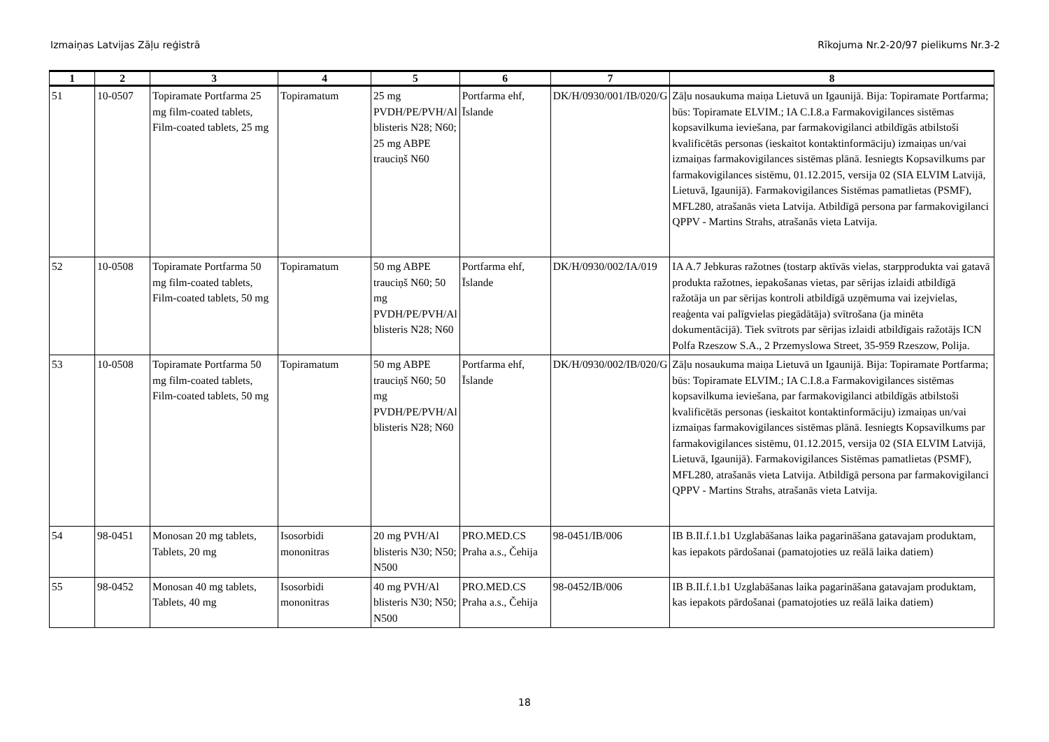Izmaiņas Latvijas Zāļu reģistrā Rīkojuma Nr.2-20/97 pielikums Nr.3-2
| 1 | 2 | 3 | 4 | 5 | 6 | 7 | 8 |
| --- | --- | --- | --- | --- | --- | --- | --- |
| 51 | 10-0507 | Topiramate Portfarma 25 mg film-coated tablets, Film-coated tablets, 25 mg | Topiramatum | 25 mg PVDH/PE/PVH/Al blisteris N28; N60; 25 mg ABPE trauciņš N60 | Portfarma ehf, Īslande | DK/H/0930/001/IB/020/G | Zāļu nosaukuma maiņa Lietuvā un Igaunijā. Bija: Topiramate Portfarma; būs: Topiramate ELVIM.; IA C.I.8.a Farmakovigilances sistēmas kopsavilkuma ieviešana, par farmakovigilanci atbildīgās atbilstoši kvalificētās personas (ieskaitot kontaktinformāciju) izmaiņas un/vai izmaiņas farmakovigilances sistēmas plānā. Iesniegts Kopsavilkums par farmakovigilances sistēmu, 01.12.2015, versija 02 (SIA ELVIM Latvijā, Lietuvā, Igaunijā). Farmakovigilances Sistēmas pamatlietas (PSMF), MFL280, atrašanās vieta Latvija. Atbildīgā persona par farmakovigilanci QPPV - Martins Strahs, atrašanās vieta Latvija. |
| 52 | 10-0508 | Topiramate Portfarma 50 mg film-coated tablets, Film-coated tablets, 50 mg | Topiramatum | 50 mg ABPE trauciņš N60; 50 mg PVDH/PE/PVH/Al blisteris N28; N60 | Portfarma ehf, Īslande | DK/H/0930/002/IA/019 | IA A.7 Jebkuras ražotnes (tostarp aktīvās vielas, starpprodukta vai gatavā produkta ražotnes, iepakošanas vietas, par sērijas izlaidi atbildīgā ražotāja un par sērijas kontroli atbildīgā uzņēmuma vai izejvielas, reaģenta vai palīgvielas piegādātāja) svītrošana (ja minēta dokumentācijā). Tiek svītrots par sērijas izlaidi atbildīgais ražotājs ICN Polfa Rzeszow S.A., 2 Przemyslowa Street, 35-959 Rzeszow, Polija. |
| 53 | 10-0508 | Topiramate Portfarma 50 mg film-coated tablets, Film-coated tablets, 50 mg | Topiramatum | 50 mg ABPE trauciņš N60; 50 mg PVDH/PE/PVH/Al blisteris N28; N60 | Portfarma ehf, Īslande | DK/H/0930/002/IB/020/G | Zāļu nosaukuma maiņa Lietuvā un Igaunijā. Bija: Topiramate Portfarma; būs: Topiramate ELVIM.; IA C.I.8.a Farmakovigilances sistēmas kopsavilkuma ieviešana, par farmakovigilanci atbildīgās atbilstoši kvalificētās personas (ieskaitot kontaktinformāciju) izmaiņas un/vai izmaiņas farmakovigilances sistēmas plānā. Iesniegts Kopsavilkums par farmakovigilances sistēmu, 01.12.2015, versija 02 (SIA ELVIM Latvijā, Lietuvā, Igaunijā). Farmakovigilances Sistēmas pamatlietas (PSMF), MFL280, atrašanās vieta Latvija. Atbildīgā persona par farmakovigilanci QPPV - Martins Strahs, atrašanās vieta Latvija. |
| 54 | 98-0451 | Monosan 20 mg tablets, Tablets, 20 mg | Isosorbidi mononitras | 20 mg PVH/Al blisteris N30; N50; N500 | PRO.MED.CS Praha a.s., Čehija | 98-0451/IB/006 | IB B.II.f.1.b1 Uzglabāšanas laika pagarināšana gatavajam produktam, kas iepakots pārdošanai (pamatojoties uz reālā laika datiem) |
| 55 | 98-0452 | Monosan 40 mg tablets, Tablets, 40 mg | Isosorbidi mononitras | 40 mg PVH/Al blisteris N30; N50; N500 | PRO.MED.CS Praha a.s., Čehija | 98-0452/IB/006 | IB B.II.f.1.b1 Uzglabāšanas laika pagarināšana gatavajam produktam, kas iepakots pārdošanai (pamatojoties uz reālā laika datiem) |
18